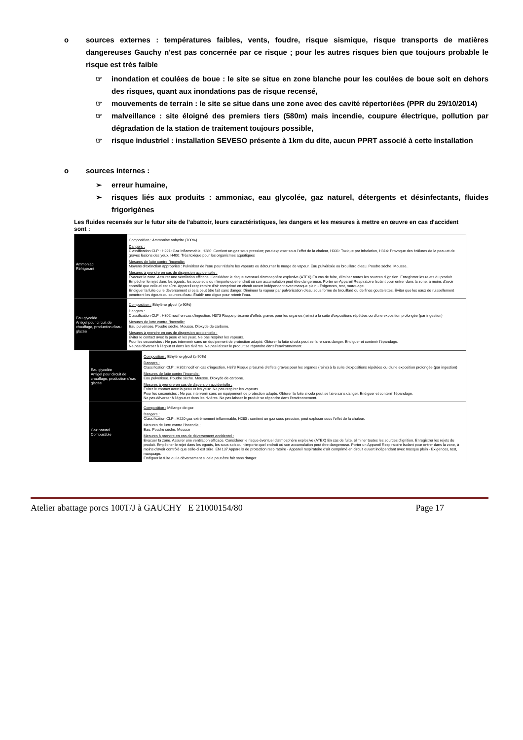o sources externes : températures faibles, vents, foudre, risque sismique, risque transports de matières dangereuses Gauchy n'est pas concernée par ce risque ; pour les autres risques bien que toujours probable le risque est très faible
☞ inondation et coulées de boue : le site se situe en zone blanche pour les coulées de boue soit en dehors des risques, quant aux inondations pas de risque recensé,
☞ mouvements de terrain : le site se situe dans une zone avec des cavité répertoriées (PPR du 29/10/2014)
☞ malveillance : site éloigné des premiers tiers (580m) mais incendie, coupure électrique, pollution par dégradation de la station de traitement toujours possible,
☞ risque industriel : installation SEVESO présente à 1km du dite, aucun PPRT associé à cette installation
o sources internes :
➢ erreur humaine,
➢ risques liés aux produits : ammoniac, eau glycolée, gaz naturel, détergents et désinfectants, fluides frigorigènes
Les fluides recensés sur le futur site de l'abattoir, leurs caractéristiques, les dangers et les mesures à mettre en œuvre en cas d'accident sont :
| Ammoniac Réfrigérant | Composition : Ammoniac anhydre (100%) Dangers : Classification CLP : H221: Gaz inflammable, H280: Contient un gaz sous pression; peut exploser sous l'effet de la chaleur, H331: Toxique par inhalation, H314: Provoque des brûlures de la peau et de graves lésions des yeux, H400: Très toxique pour les organismes aquatiques Mesures de lutte contre l'incendie: Moyens d'extinction appropriés : Pulvériser de l'eau pour réduire les vapeurs ou détourner le nuage de vapeur. Eau pulvérisée ou brouillard d'eau. Poudre sèche. Mousse.. Mesures à prendre en cas de dispersion accidentelle : Évacuer la zone. Assurer une ventilation efficace. Considérer le risque éventuel d'atmosphère explosive (ATEX) En cas de fuite, éliminer toutes les sources d'ignition. Enregistrer les rejets du produit. Empêcher le rejet dans les égouts, les sous-sols ou n'importe quel endroit où son accumulation peut être dangereuse. Porter un Appareil Respiratoire Isolant pour entrer dans la zone, à moins d'avoir contrôlé que celle-ci est sûre. Appareil respiratoire d'air comprimé en circuit ouvert indépendant avec masque plein - Exigences, test, marquage. Endiguer la fuite ou le déversement si cela peut être fait sans danger. Diminuer la vapeur par pulvérisation d'eau sous forme de brouillard ou de fines gouttelettes. Éviter que les eaux de ruissellement pénètrent les égouts ou sources d'eau. Établir une digue pour retenir l'eau. |
| Eau glycolée Antigel pour circuit de chauffage, production d'eau glacée | Composition : Ethylène glycol (≥ 90%) Dangers : Classification CLP : H302 nocif en cas d'ingestion, H373 Risque présumé d'effets graves pour les organes (reins) à la suite d'expositions répétées ou d'une exposition prolongée (par ingestion) Mesures de lutte contre l'incendie: Eau pulvérisée. Poudre sèche. Mousse. Dioxyde de carbone. Mesures à prendre en cas de dispersion accidentelle : Éviter le contact avec la peau et les yeux. Ne pas respirer les vapeurs. Pour les secouristes : Ne pas intervenir sans un équipement de protection adapté. Obturer la fuite si cela peut se faire sans danger. Endiguer et contenir l'épandage. Ne pas déverser à l'égout et dans les rivières. Ne pas laisser le produit se répandre dans l'environnement. |
| Eau glycolée Antigel pour circuit de chauffage, production d'eau glacée | Composition : Ethylène glycol (≥ 90%) Dangers : Classification CLP : H302 nocif en cas d'ingestion, H373 Risque présumé d'effets graves pour les organes (reins) à la suite d'expositions répétées ou d'une exposition prolongée (par ingestion) Mesures de lutte contre l'incendie: Eau pulvérisée. Poudre sèche. Mousse. Dioxyde de carbone. Mesures à prendre en cas de dispersion accidentelle : Éviter le contact avec la peau et les yeux. Ne pas respirer les vapeurs. Pour les secouristes : Ne pas intervenir sans un équipement de protection adapté. Obturer la fuite si cela peut se faire sans danger. Endiguer et contenir l'épandage. Ne pas déverser à l'égout et dans les rivières. Ne pas laisser le produit se répandre dans l'environnement. |
| Gaz naturel Combustible | Composition : Mélange de gaz Dangers : Classification CLP : H220 gaz extrêmement inflammable, H280 : contient un gaz sous pression, peut exploser sous l'effet de la chaleur. Mesures de lutte contre l'incendie : Eau. Poudre sèche. Mousse Mesures à prendre en cas de déversement accidentel : Évacuer la zone. Assurer une ventilation efficace. Considérer le risque éventuel d'atmosphère explosive (ATEX) En cas de fuite, éliminer toutes les sources d'ignition. Enregistrer les rejets du produit. Empêcher le rejet dans les égouts, les sous-sols ou n'importe quel endroit où son accumulation peut être dangereuse. Porter un Appareil Respiratoire Isolant pour entrer dans la zone, à moins d'avoir contrôlé que celle-ci est sûre. EN 137 Appareils de protection respiratoire - Appareil respiratoire d'air comprimé en circuit ouvert indépendant avec masque plein - Exigences, test, marquage. Endiguer la fuite ou le déversement si cela peut être fait sans danger. |
Atelier abattage porcs 100T/J à GAUCHY E 21000154/80 Page 17